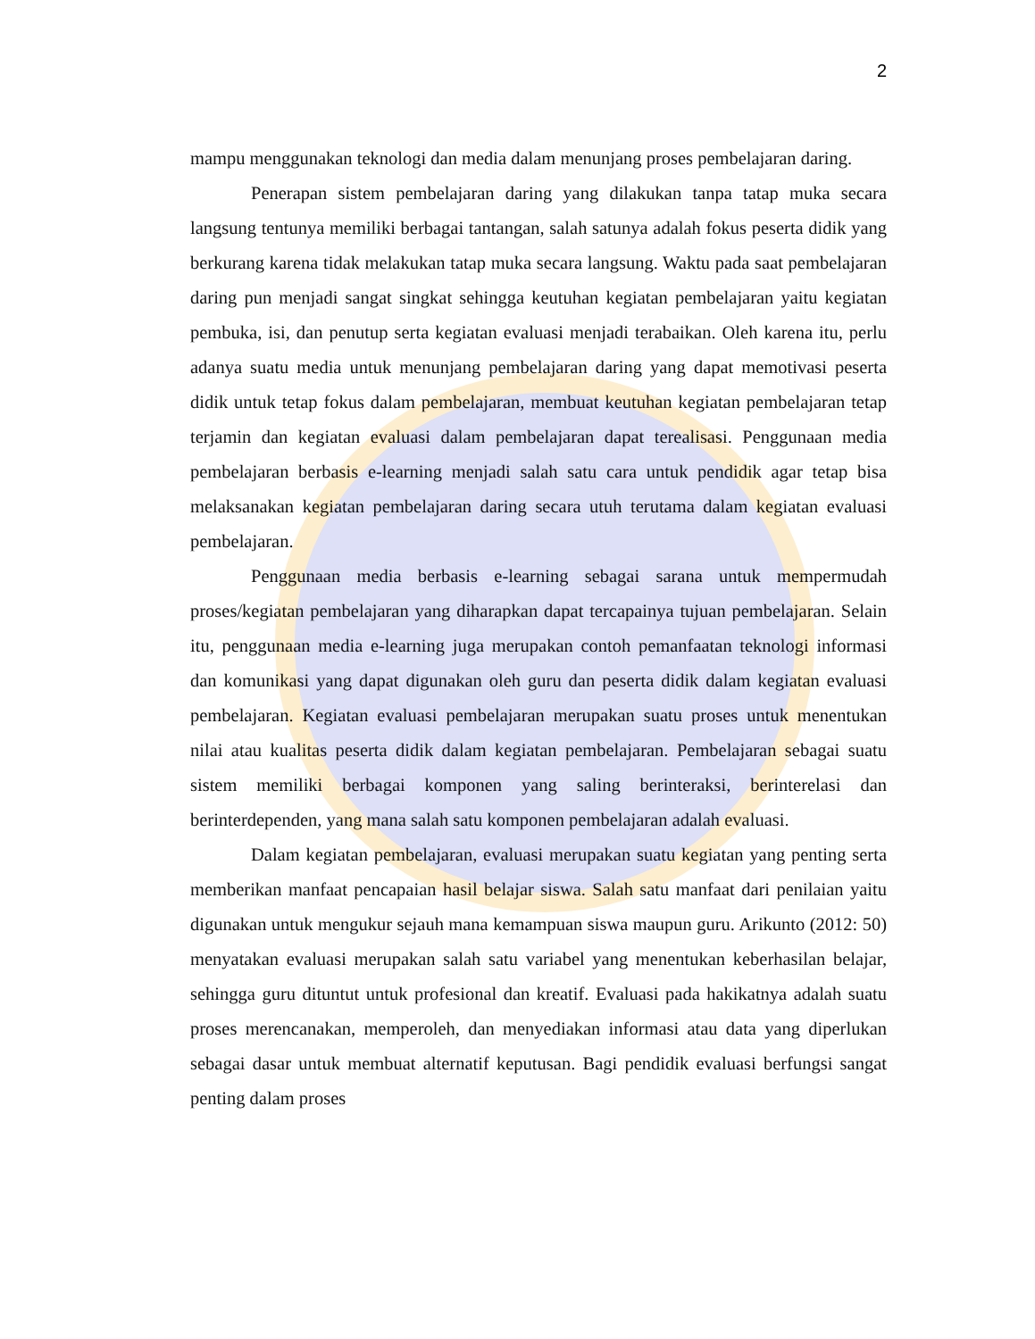2
mampu menggunakan teknologi dan media dalam menunjang proses pembelajaran daring.
Penerapan sistem pembelajaran daring yang dilakukan tanpa tatap muka secara langsung tentunya memiliki berbagai tantangan, salah satunya adalah fokus peserta didik yang berkurang karena tidak melakukan tatap muka secara langsung. Waktu pada saat pembelajaran daring pun menjadi sangat singkat sehingga keutuhan kegiatan pembelajaran yaitu kegiatan pembuka, isi, dan penutup serta kegiatan evaluasi menjadi terabaikan. Oleh karena itu, perlu adanya suatu media untuk menunjang pembelajaran daring yang dapat memotivasi peserta didik untuk tetap fokus dalam pembelajaran, membuat keutuhan kegiatan pembelajaran tetap terjamin dan kegiatan evaluasi dalam pembelajaran dapat terealisasi. Penggunaan media pembelajaran berbasis e-learning menjadi salah satu cara untuk pendidik agar tetap bisa melaksanakan kegiatan pembelajaran daring secara utuh terutama dalam kegiatan evaluasi pembelajaran.
Penggunaan media berbasis e-learning sebagai sarana untuk mempermudah proses/kegiatan pembelajaran yang diharapkan dapat tercapainya tujuan pembelajaran. Selain itu, penggunaan media e-learning juga merupakan contoh pemanfaatan teknologi informasi dan komunikasi yang dapat digunakan oleh guru dan peserta didik dalam kegiatan evaluasi pembelajaran. Kegiatan evaluasi pembelajaran merupakan suatu proses untuk menentukan nilai atau kualitas peserta didik dalam kegiatan pembelajaran. Pembelajaran sebagai suatu sistem memiliki berbagai komponen yang saling berinteraksi, berinterelasi dan berinterdependen, yang mana salah satu komponen pembelajaran adalah evaluasi.
Dalam kegiatan pembelajaran, evaluasi merupakan suatu kegiatan yang penting serta memberikan manfaat pencapaian hasil belajar siswa. Salah satu manfaat dari penilaian yaitu digunakan untuk mengukur sejauh mana kemampuan siswa maupun guru. Arikunto (2012: 50) menyatakan evaluasi merupakan salah satu variabel yang menentukan keberhasilan belajar, sehingga guru dituntut untuk profesional dan kreatif. Evaluasi pada hakikatnya adalah suatu proses merencanakan, memperoleh, dan menyediakan informasi atau data yang diperlukan sebagai dasar untuk membuat alternatif keputusan. Bagi pendidik evaluasi berfungsi sangat penting dalam proses